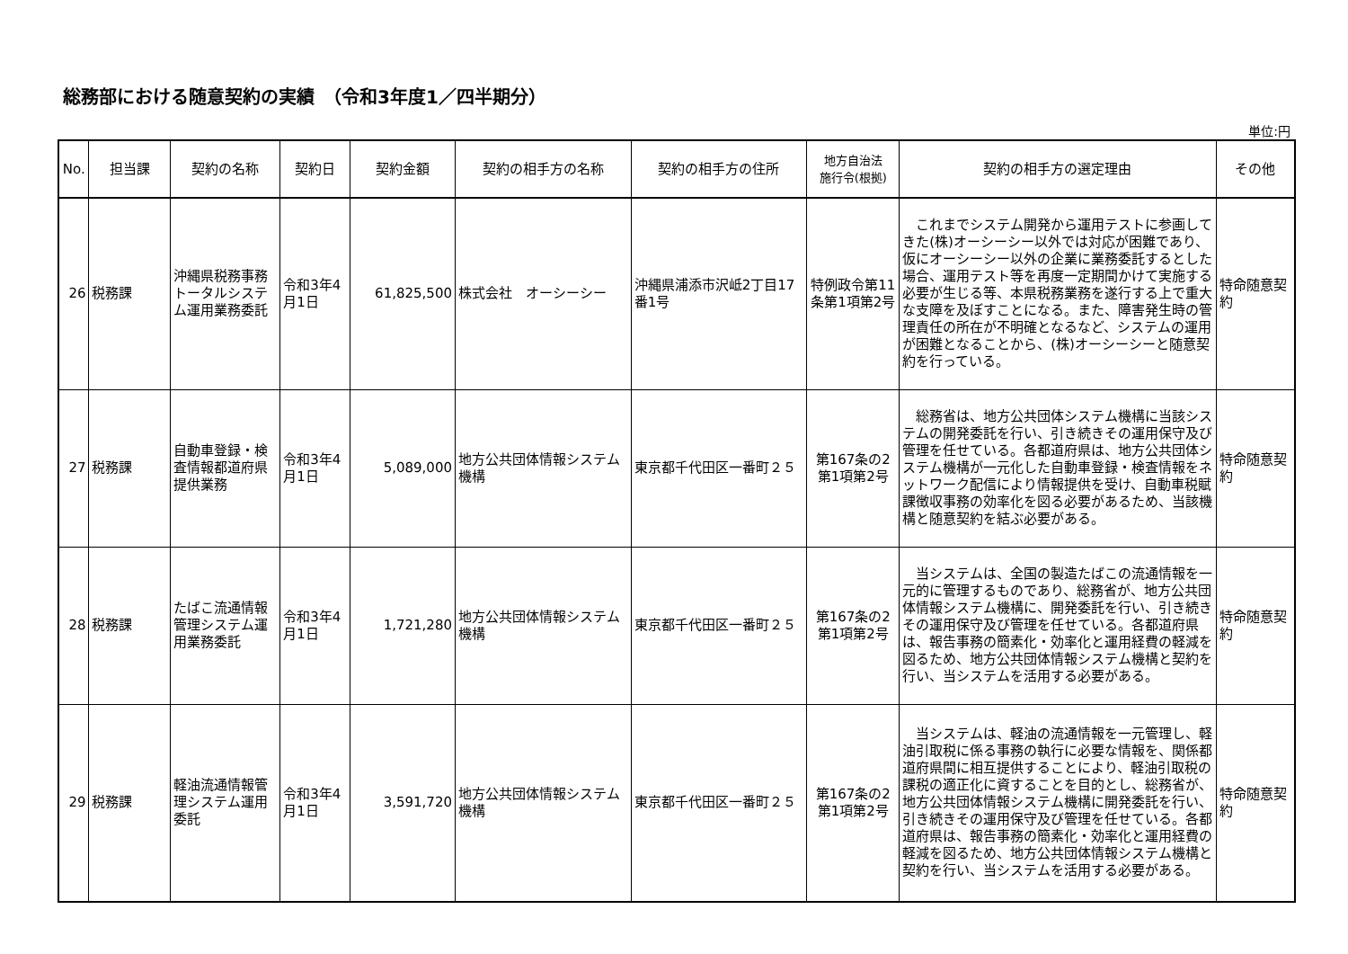総務部における随意契約の実績　（令和3年度1／四半期分）
単位:円
| No. | 担当課 | 契約の名称 | 契約日 | 契約金額 | 契約の相手方の名称 | 契約の相手方の住所 | 地方自治法 施行令(根拠) | 契約の相手方の選定理由 | その他 |
| --- | --- | --- | --- | --- | --- | --- | --- | --- | --- |
| 26 | 税務課 | 沖縄県税務事務トータルシステム運用業務委託 | 令和3年4月1日 | 61,825,500 | 株式会社 オーシーシー | 沖縄県浦添市沢岻2丁目17番1号 | 特例政令第11条第1項第2号 | これまでシステム開発から運用テストに参画してきた(株)オーシーシー以外では対応が困難であり、仮にオーシーシー以外の企業に業務委託するとした場合、運用テスト等を再度一定期間かけて実施する必要が生じる等、本県税務業務を遂行する上で重大な支障を及ぼすことになる。また、障害発生時の管理責任の所在が不明確となるなど、システムの運用が困難となることから、(株)オーシーシーと随意契約を行っている。 | 特命随意契約 |
| 27 | 税務課 | 自動車登録・検査情報都道府県提供業務 | 令和3年4月1日 | 5,089,000 | 地方公共団体情報システム機構 | 東京都千代田区一番町２５ | 第167条の2第1項第2号 | 総務省は、地方公共団体システム機構に当該システムの開発委託を行い、引き続きその運用保守及び管理を任せている。各都道府県は、地方公共団体システム機構が一元化した自動車登録・検査情報をネットワーク配信により情報提供を受け、自動車税賦課徴収事務の効率化を図る必要があるため、当該機構と随意契約を結ぶ必要がある。 | 特命随意契約 |
| 28 | 税務課 | たばこ流通情報管理システム運用業務委託 | 令和3年4月1日 | 1,721,280 | 地方公共団体情報システム機構 | 東京都千代田区一番町２５ | 第167条の2第1項第2号 | 当システムは、全国の製造たばこの流通情報を一元的に管理するものであり、総務省が、地方公共団体情報システム機構に、開発委託を行い、引き続きその運用保守及び管理を任せている。各都道府県は、報告事務の簡素化・効率化と運用経費の軽減を図るため、地方公共団体情報システム機構と契約を行い、当システムを活用する必要がある。 | 特命随意契約 |
| 29 | 税務課 | 軽油流通情報管理システム運用委託 | 令和3年4月1日 | 3,591,720 | 地方公共団体情報システム機構 | 東京都千代田区一番町２５ | 第167条の2第1項第2号 | 当システムは、軽油の流通情報を一元管理し、軽油引取税に係る事務の執行に必要な情報を、関係都道府県間に相互提供することにより、軽油引取税の課税の適正化に資することを目的とし、総務省が、地方公共団体情報システム機構に開発委託を行い、引き続きその運用保守及び管理を任せている。各都道府県は、報告事務の簡素化・効率化と運用経費の軽減を図るため、地方公共団体情報システム機構と契約を行い、当システムを活用する必要がある。 | 特命随意契約 |